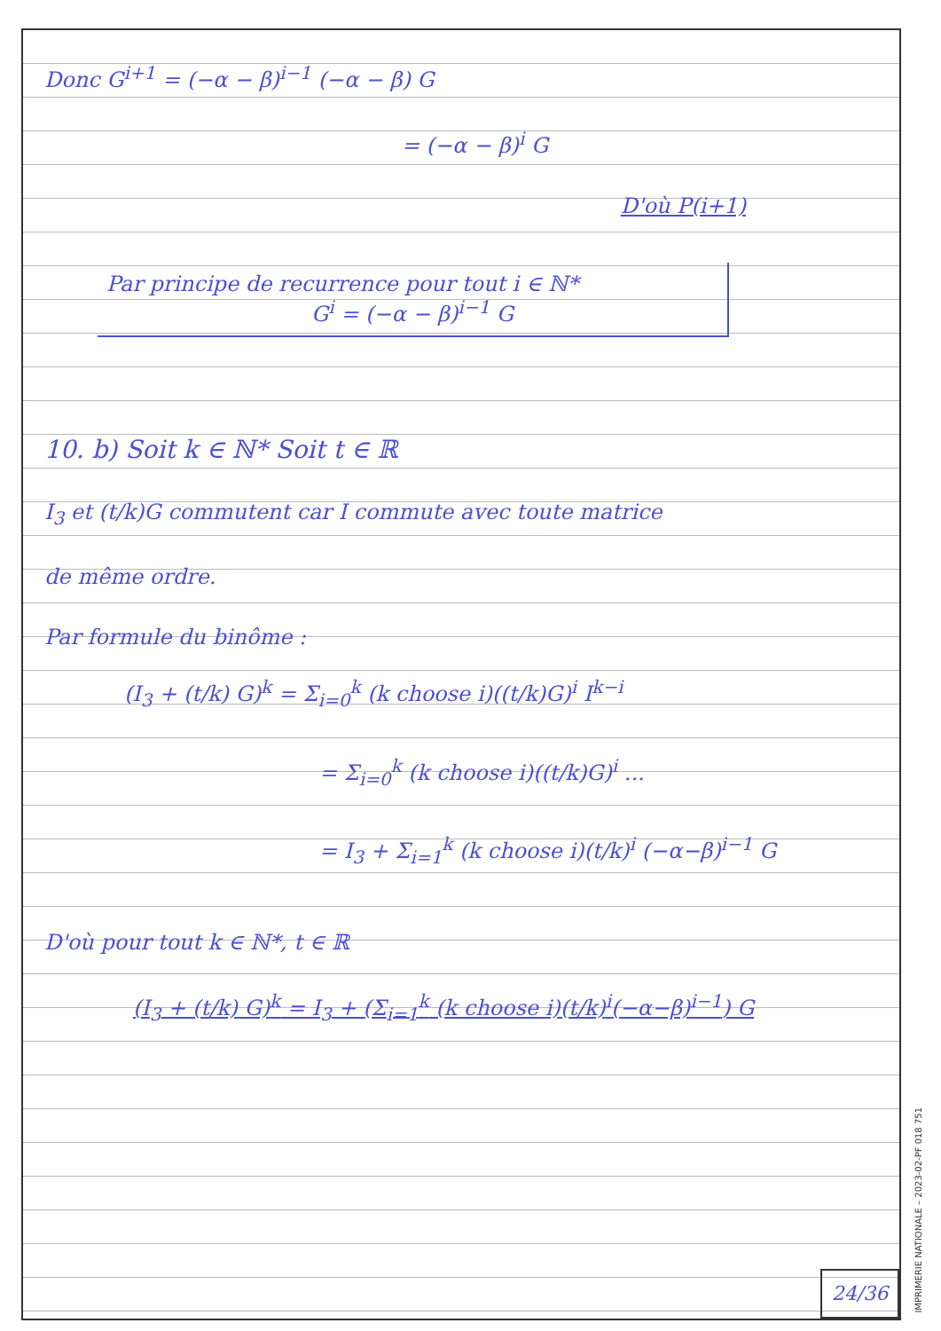Donc G<sup>i+1</sup> = (−α − β)<sup>i−1</sup> (−α − β) G
= (−α − β)<sup>i</sup> G
D'où P(i+1)
Par principe de recurrence pour tout i ∈ ℕ*
G<sup>i</sup> = (−α − β)<sup>i−1</sup> G
10. b) Soit k ∈ ℕ* Soit t ∈ ℝ
I<sub>3</sub> et (t/k)G commutent car I commute avec toute matrice
de même ordre.
Par formule du binôme :
(I<sub>3</sub> + (t/k) G)<sup>k</sup> = Σ<sub>i=0</sub><sup>k</sup> (k choose i)((t/k)G)<sup>i</sup> I<sup>k−i</sup>
= Σ<sub>i=0</sub><sup>k</sup> (k choose i)((t/k)G)<sup>i</sup> ...
= I<sub>3</sub> + Σ<sub>i=1</sub><sup>k</sup> (k choose i)(t/k)<sup>i</sup> (−α−β)<sup>i−1</sup> G
D'où pour tout k ∈ ℕ*, t ∈ ℝ
(I<sub>3</sub> + (t/k) G)<sup>k</sup> = I<sub>3</sub> + (Σ<sub>i=1</sub><sup>k</sup> (k choose i)(t/k)<sup>i</sup>(−α−β)<sup>i−1</sup>) G
24/36
IMPRIMERIE NATIONALE – 2023-02-PF 018 751